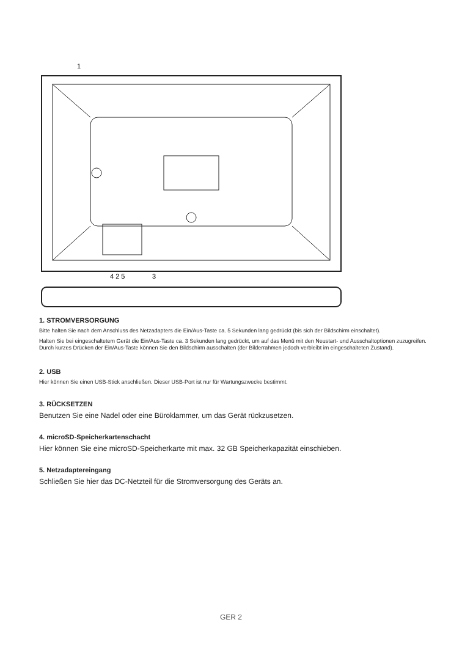1
4 2 5
3
1. STROMVERSORGUNG
Bitte halten Sie nach dem Anschluss des Netzadapters die Ein/Aus-Taste ca. 5 Sekunden lang gedrückt (bis sich der Bildschirm einschaltet).
Halten Sie bei eingeschaltetem Gerät die Ein/Aus-Taste ca. 3 Sekunden lang gedrückt, um auf das Menü mit den Neustart- und Ausschaltoptionen zuzugreifen. Durch kurzes Drücken der Ein/Aus-Taste können Sie den Bildschirm ausschalten (der Bilderrahmen jedoch verbleibt im eingeschalteten Zustand).
2. USB
Hier können Sie einen USB-Stick anschließen. Dieser USB-Port ist nur für Wartungszwecke bestimmt.
3. RÜCKSETZEN
Benutzen Sie eine Nadel oder eine Büroklammer, um das Gerät rückzusetzen.
4. microSD-Speicherkartenschacht
Hier können Sie eine microSD-Speicherkarte mit max. 32 GB Speicherkapazität einschieben.
5. Netzadaptereingang
Schließen Sie hier das DC-Netzteil für die Stromversorgung des Geräts an.
GER 2